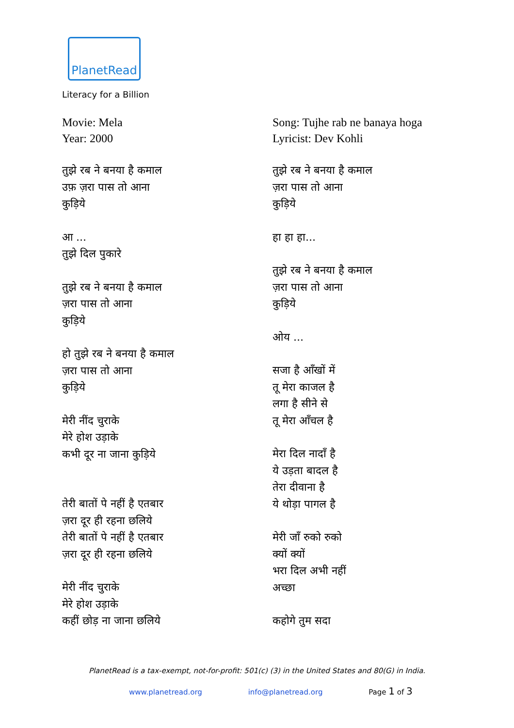PlanetRead
Literacy for a Billion
Movie: Mela
Year: 2000
तुझे रब ने बनया है कमाल
उफ़ ज़रा पास तो आना
कुड़िये
आ ...
तुझे दिल पुकारे
तुझे रब ने बनया है कमाल
ज़रा पास तो आना
कुड़िये
हो तुझे रब ने बनया है कमाल
ज़रा पास तो आना
कुड़िये
मेरी नींद चुराके
मेरे होश उड़ाके
कभी दूर ना जाना कुड़िये
तेरी बातों पे नहीं है एतबार
ज़रा दूर ही रहना छलिये
तेरी बातों पे नहीं है एतबार
ज़रा दूर ही रहना छलिये
मेरी नींद चुराके
मेरे होश उड़ाके
कहीं छोड़ ना जाना छलिये
Song: Tujhe rab ne banaya hoga
Lyricist: Dev Kohli
तुझे रब ने बनया है कमाल
ज़रा पास तो आना
कुड़िये
हा हा हा...
तुझे रब ने बनया है कमाल
ज़रा पास तो आना
कुड़िये
ओय ...
सजा है आँखों में
तू मेरा काजल है
लगा है सीने से
तू मेरा आँचल है
मेरा दिल नादाँ है
ये उड़ता बादल है
तेरा दीवाना है
ये थोड़ा पागल है
मेरी जाँ रुको रुको
क्यों क्यों
भरा दिल अभी नहीं
अच्छा
कहोगे तुम सदा
PlanetRead is a tax-exempt, not-for-profit: 501(c) (3) in the United States and 80(G) in India.
www.planetread.org info@planetread.org Page 1 of 3